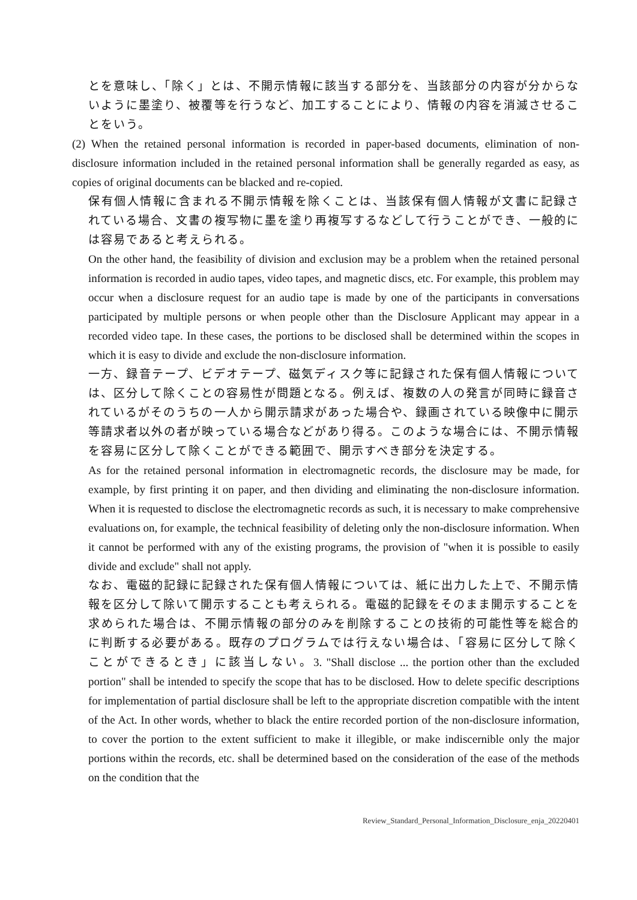とを意味し、「除く」とは、不開示情報に該当する部分を、当該部分の内容が分からないように墨塗り、被覆等を行うなど、加工することにより、情報の内容を消滅させることをいう。
(2) When the retained personal information is recorded in paper-based documents, elimination of non-disclosure information included in the retained personal information shall be generally regarded as easy, as copies of original documents can be blacked and re-copied.
保有個人情報に含まれる不開示情報を除くことは、当該保有個人情報が文書に記録されている場合、文書の複写物に墨を塗り再複写するなどして行うことができ、一般的には容易であると考えられる。
On the other hand, the feasibility of division and exclusion may be a problem when the retained personal information is recorded in audio tapes, video tapes, and magnetic discs, etc. For example, this problem may occur when a disclosure request for an audio tape is made by one of the participants in conversations participated by multiple persons or when people other than the Disclosure Applicant may appear in a recorded video tape. In these cases, the portions to be disclosed shall be determined within the scopes in which it is easy to divide and exclude the non-disclosure information.
一方、録音テープ、ビデオテープ、磁気ディスク等に記録された保有個人情報については、区分して除くことの容易性が問題となる。例えば、複数の人の発言が同時に録音されているがそのうちの一人から開示請求があった場合や、録画されている映像中に開示等請求者以外の者が映っている場合などがあり得る。このような場合には、不開示情報を容易に区分して除くことができる範囲で、開示すべき部分を決定する。
As for the retained personal information in electromagnetic records, the disclosure may be made, for example, by first printing it on paper, and then dividing and eliminating the non-disclosure information. When it is requested to disclose the electromagnetic records as such, it is necessary to make comprehensive evaluations on, for example, the technical feasibility of deleting only the non-disclosure information. When it cannot be performed with any of the existing programs, the provision of "when it is possible to easily divide and exclude" shall not apply.
なお、電磁的記録に記録された保有個人情報については、紙に出力した上で、不開示情報を区分して除いて開示することも考えられる。電磁的記録をそのまま開示することを求められた場合は、不開示情報の部分のみを削除することの技術的可能性等を総合的に判断する必要がある。既存のプログラムでは行えない場合は、「容易に区分して除くことができるとき」に該当しない。3. "Shall disclose ... the portion other than the excluded portion" shall be intended to specify the scope that has to be disclosed. How to delete specific descriptions for implementation of partial disclosure shall be left to the appropriate discretion compatible with the intent of the Act. In other words, whether to black the entire recorded portion of the non-disclosure information, to cover the portion to the extent sufficient to make it illegible, or make indiscernible only the major portions within the records, etc. shall be determined based on the consideration of the ease of the methods on the condition that the
Review_Standard_Personal_Information_Disclosure_enja_20220401